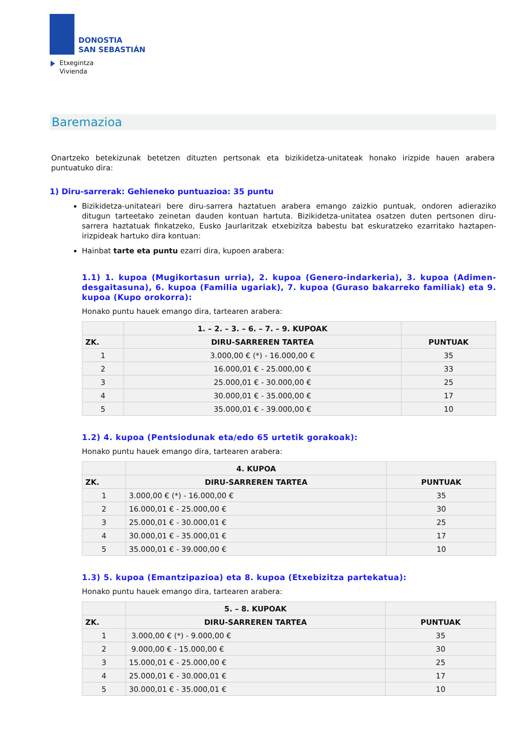DONOSTIA
SAN SEBASTIÁN
Etxegintza
Vivienda
Baremazioa
Onartzeko betekizunak betetzen dituzten pertsonak eta bizikidetza-unitateak honako irizpide hauen arabera puntuatuko dira:
1) Diru-sarrerak: Gehieneko puntuazioa: 35 puntu
Bizikidetza-unitateari bere diru-sarrera haztatuen arabera emango zaizkio puntuak, ondoren adieraziko ditugun tarteetako zeinetan dauden kontuan hartuta. Bizikidetza-unitatea osatzen duten pertsonen diru-sarrera haztatuak finkatzeko, Eusko Jaurlaritzak etxebizitza babestu bat eskuratzeko ezarritako haztapen-irizpideak hartuko dira kontuan:
Hainbat tarte eta puntu ezarri dira, kupoen arabera:
1.1) 1. kupoa (Mugikortasun urria), 2. kupoa (Genero-indarkeria), 3. kupoa (Adimen-desgaitasuna), 6. kupoa (Familia ugariak), 7. kupoa (Guraso bakarreko familiak) eta 9. kupoa (Kupo orokorra):
Honako puntu hauek emango dira, tartearen arabera:
| | 1. – 2. – 3. – 6. – 7. – 9. KUPOAK | |
| --- | --- | --- |
| ZK. | DIRU-SARREREN TARTEA | PUNTUAK |
| 1 | 3.000,00 € (*) - 16.000,00 € | 35 |
| 2 | 16.000,01 € - 25.000,00 € | 33 |
| 3 | 25.000,01 € - 30.000,00 € | 25 |
| 4 | 30.000,01 € - 35.000,00 € | 17 |
| 5 | 35.000,01 € - 39.000,00 € | 10 |
1.2) 4. kupoa (Pentsiodunak eta/edo 65 urtetik gorakoak):
Honako puntu hauek emango dira, tartearen arabera:
| | 4. KUPOA | |
| --- | --- | --- |
| ZK. | DIRU-SARREREN TARTEA | PUNTUAK |
| 1 | 3.000,00 € (*) - 16.000,00 € | 35 |
| 2 | 16.000,01 € - 25.000,00 € | 30 |
| 3 | 25.000,01 € - 30.000,01 € | 25 |
| 4 | 30.000,01 € - 35.000,01 € | 17 |
| 5 | 35.000,01 € - 39.000,00 € | 10 |
1.3) 5. kupoa (Emantzipazioa) eta 8. kupoa (Etxebizitza partekatua):
Honako puntu hauek emango dira, tartearen arabera:
| | 5. – 8. KUPOAK | |
| --- | --- | --- |
| ZK. | DIRU-SARREREN TARTEA | PUNTUAK |
| 1 | 3.000,00 € (*) - 9.000,00 € | 35 |
| 2 | 9.000,00 € - 15.000,00 € | 30 |
| 3 | 15.000,01 € - 25.000,00 € | 25 |
| 4 | 25.000,01 € - 30.000,01 € | 17 |
| 5 | 30.000,01 € - 35.000,01 € | 10 |